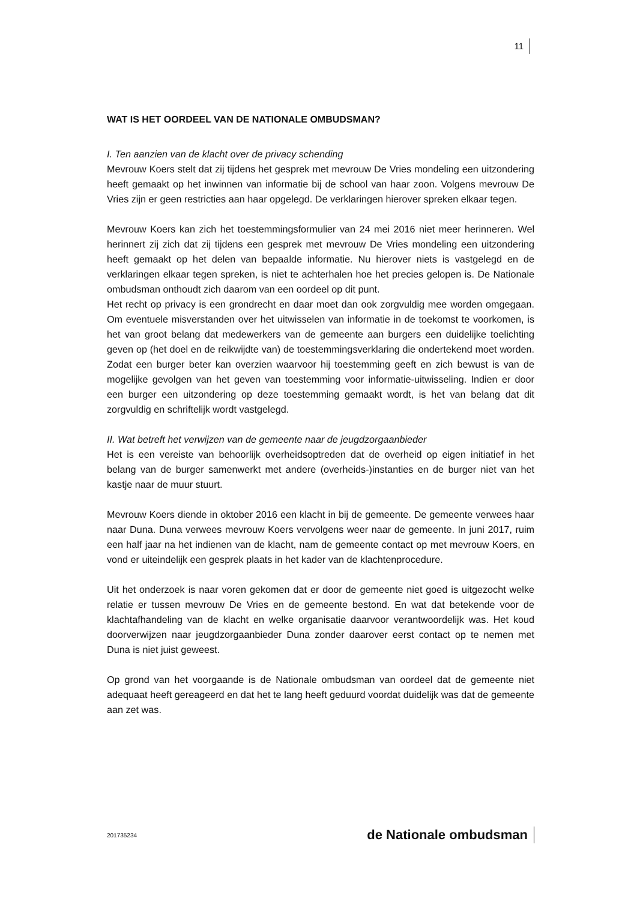11
WAT IS HET OORDEEL VAN DE NATIONALE OMBUDSMAN?
I. Ten aanzien van de klacht over de privacy schending
Mevrouw Koers stelt dat zij tijdens het gesprek met mevrouw De Vries mondeling een uitzondering heeft gemaakt op het inwinnen van informatie bij de school van haar zoon. Volgens mevrouw De Vries zijn er geen restricties aan haar opgelegd. De verklaringen hierover spreken elkaar tegen.
Mevrouw Koers kan zich het toestemmingsformulier van 24 mei 2016 niet meer herinneren. Wel herinnert zij zich dat zij tijdens een gesprek met mevrouw De Vries mondeling een uitzondering heeft gemaakt op het delen van bepaalde informatie. Nu hierover niets is vastgelegd en de verklaringen elkaar tegen spreken, is niet te achterhalen hoe het precies gelopen is. De Nationale ombudsman onthoudt zich daarom van een oordeel op dit punt.
Het recht op privacy is een grondrecht en daar moet dan ook zorgvuldig mee worden omgegaan. Om eventuele misverstanden over het uitwisselen van informatie in de toekomst te voorkomen, is het van groot belang dat medewerkers van de gemeente aan burgers een duidelijke toelichting geven op (het doel en de reikwijdte van) de toestemmingsverklaring die ondertekend moet worden. Zodat een burger beter kan overzien waarvoor hij toestemming geeft en zich bewust is van de mogelijke gevolgen van het geven van toestemming voor informatie-uitwisseling. Indien er door een burger een uitzondering op deze toestemming gemaakt wordt, is het van belang dat dit zorgvuldig en schriftelijk wordt vastgelegd.
II. Wat betreft het verwijzen van de gemeente naar de jeugdzorgaanbieder
Het is een vereiste van behoorlijk overheidsoptreden dat de overheid op eigen initiatief in het belang van de burger samenwerkt met andere (overheids-)instanties en de burger niet van het kastje naar de muur stuurt.
Mevrouw Koers diende in oktober 2016 een klacht in bij de gemeente. De gemeente verwees haar naar Duna. Duna verwees mevrouw Koers vervolgens weer naar de gemeente. In juni 2017, ruim een half jaar na het indienen van de klacht, nam de gemeente contact op met mevrouw Koers, en vond er uiteindelijk een gesprek plaats in het kader van de klachtenprocedure.
Uit het onderzoek is naar voren gekomen dat er door de gemeente niet goed is uitgezocht welke relatie er tussen mevrouw De Vries en de gemeente bestond. En wat dat betekende voor de klachtafhandeling van de klacht en welke organisatie daarvoor verantwoordelijk was. Het koud doorverwijzen naar jeugdzorgaanbieder Duna zonder daarover eerst contact op te nemen met Duna is niet juist geweest.
Op grond van het voorgaande is de Nationale ombudsman van oordeel dat de gemeente niet adequaat heeft gereageerd en dat het te lang heeft geduurd voordat duidelijk was dat de gemeente aan zet was.
201735234 de Nationale ombudsman